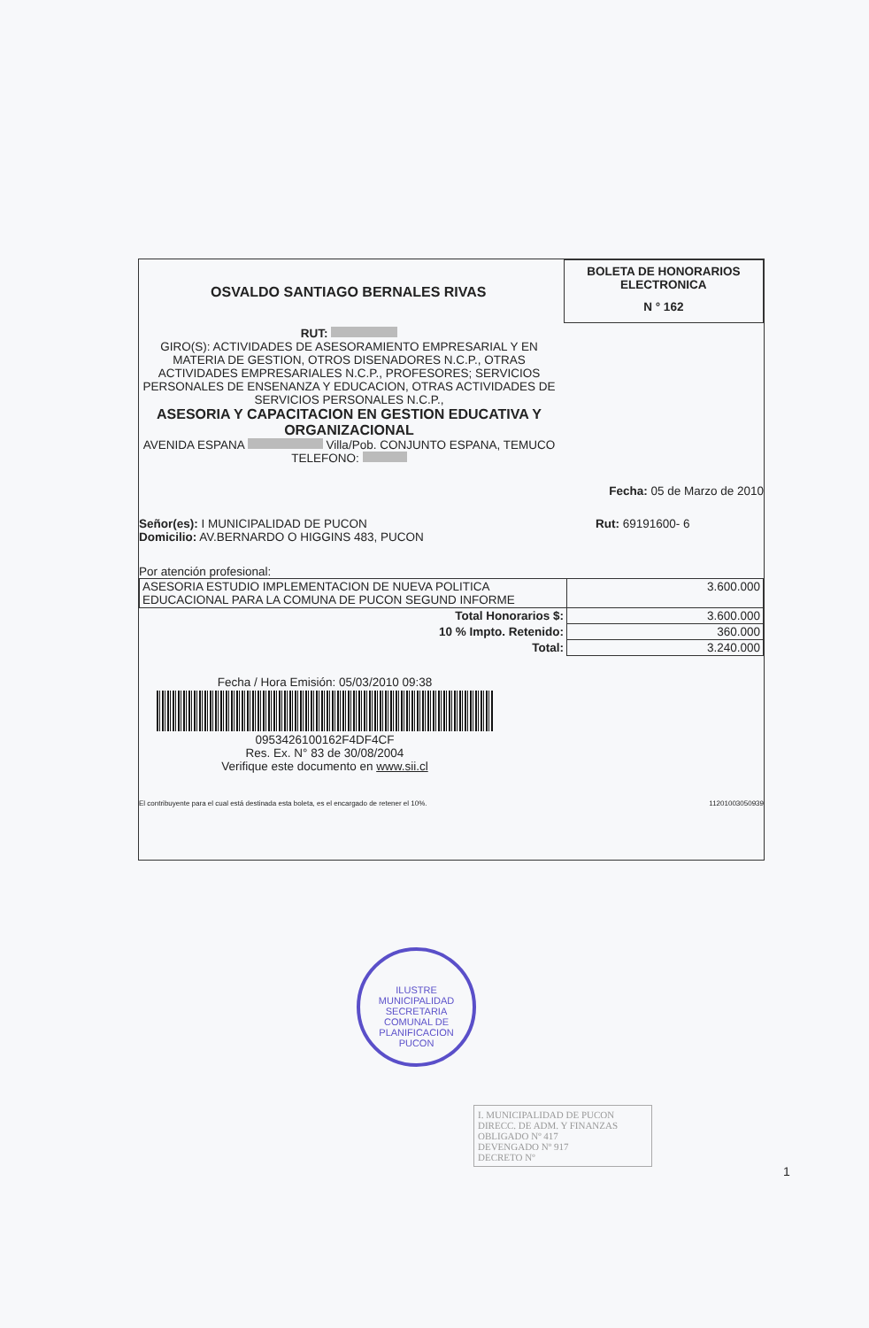OSVALDO SANTIAGO BERNALES RIVAS
BOLETA DE HONORARIOS
ELECTRONICA
N ° 162
RUT:
GIRO(S): ACTIVIDADES DE ASESORAMIENTO EMPRESARIAL Y EN MATERIA DE GESTION, OTROS DISENADORES N.C.P., OTRAS ACTIVIDADES EMPRESARIALES N.C.P., PROFESORES; SERVICIOS PERSONALES DE ENSENANZA Y EDUCACION, OTRAS ACTIVIDADES DE SERVICIOS PERSONALES N.C.P.,
ASESORIA Y CAPACITACION EN GESTION EDUCATIVA Y ORGANIZACIONAL
AVENIDA ESPANA Villa/Pob. CONJUNTO ESPANA, TEMUCO
TELEFONO:
Fecha: 05 de Marzo de 2010
Señor(es): I MUNICIPALIDAD DE PUCON
Domicilio: AV.BERNARDO O HIGGINS 483, PUCON
Rut: 69191600- 6
Por atención profesional:
| ASESORIA ESTUDIO IMPLEMENTACION DE NUEVA POLITICA EDUCACIONAL PARA LA COMUNA DE PUCON SEGUND INFORME | 3.600.000 |
| Total Honorarios $: | 3.600.000 |
| 10 % Impto. Retenido: | 360.000 |
| Total: | 3.240.000 |
Fecha / Hora Emisión: 05/03/2010 09:38
0953426100162F4DF4CF
Res. Ex. N° 83 de 30/08/2004
Verifique este documento en www.sii.cl
El contribuyente para el cual está destinada esta boleta, es el encargado de retener el 10%. 11201003050939
ILUSTRE MUNICIPALIDAD
SECRETARIA
COMUNAL DE
PLANIFICACION
PUCON
I. MUNICIPALIDAD DE PUCON
DIRECC. DE ADM. Y FINANZAS
OBLIGADO Nº 417
DEVENGADO Nº 917
DECRETO Nº
1